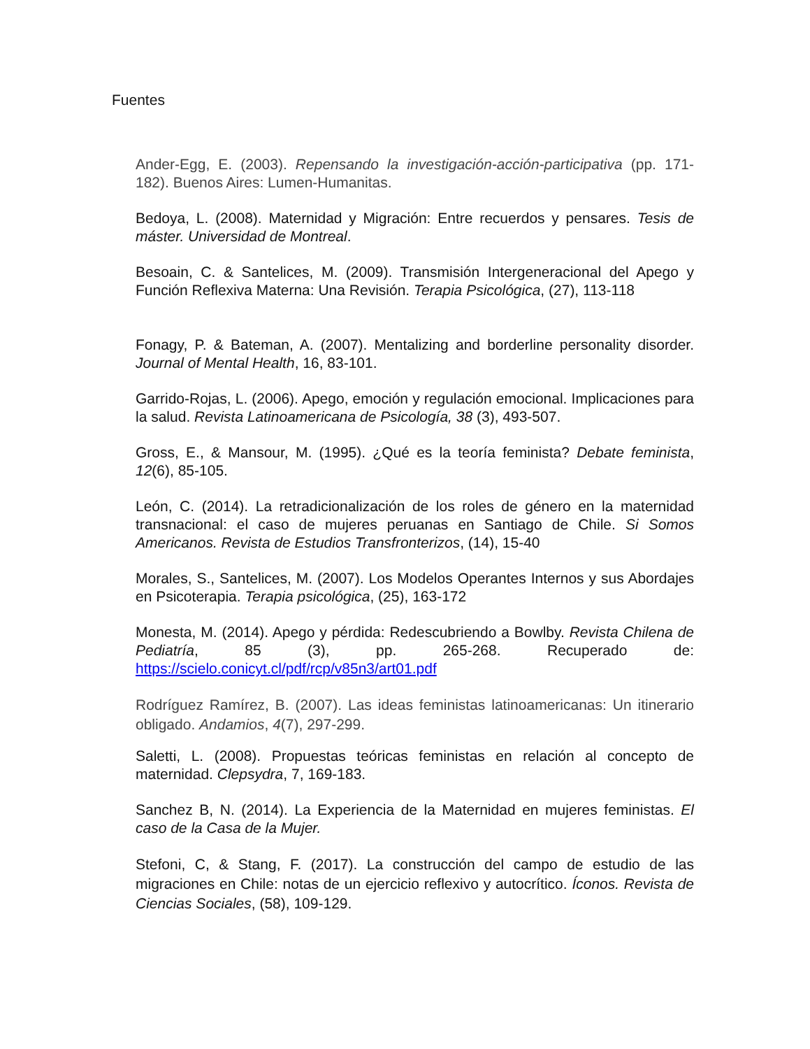Fuentes
Ander-Egg, E. (2003). Repensando la investigación-acción-participativa (pp. 171-182). Buenos Aires: Lumen-Humanitas.
Bedoya, L. (2008). Maternidad y Migración: Entre recuerdos y pensares. Tesis de máster. Universidad de Montreal.
Besoain, C. & Santelices, M. (2009). Transmisión Intergeneracional del Apego y Función Reflexiva Materna: Una Revisión. Terapia Psicológica, (27), 113-118
Fonagy, P. & Bateman, A. (2007). Mentalizing and borderline personality disorder. Journal of Mental Health, 16, 83-101.
Garrido-Rojas, L. (2006). Apego, emoción y regulación emocional. Implicaciones para la salud. Revista Latinoamericana de Psicología, 38 (3), 493-507.
Gross, E., & Mansour, M. (1995). ¿Qué es la teoría feminista? Debate feminista, 12(6), 85-105.
León, C. (2014). La retradicionalización de los roles de género en la maternidad transnacional: el caso de mujeres peruanas en Santiago de Chile. Si Somos Americanos. Revista de Estudios Transfronterizos, (14), 15-40
Morales, S., Santelices, M. (2007). Los Modelos Operantes Internos y sus Abordajes en Psicoterapia. Terapia psicológica, (25), 163-172
Monesta, M. (2014). Apego y pérdida: Redescubriendo a Bowlby. Revista Chilena de Pediatría, 85 (3), pp. 265-268. Recuperado de: https://scielo.conicyt.cl/pdf/rcp/v85n3/art01.pdf
Rodríguez Ramírez, B. (2007). Las ideas feministas latinoamericanas: Un itinerario obligado. Andamios, 4(7), 297-299.
Saletti, L. (2008). Propuestas teóricas feministas en relación al concepto de maternidad. Clepsydra, 7, 169-183.
Sanchez B, N. (2014). La Experiencia de la Maternidad en mujeres feministas. El caso de la Casa de la Mujer.
Stefoni, C, & Stang, F. (2017). La construcción del campo de estudio de las migraciones en Chile: notas de un ejercicio reflexivo y autocrítico. Íconos. Revista de Ciencias Sociales, (58), 109-129.